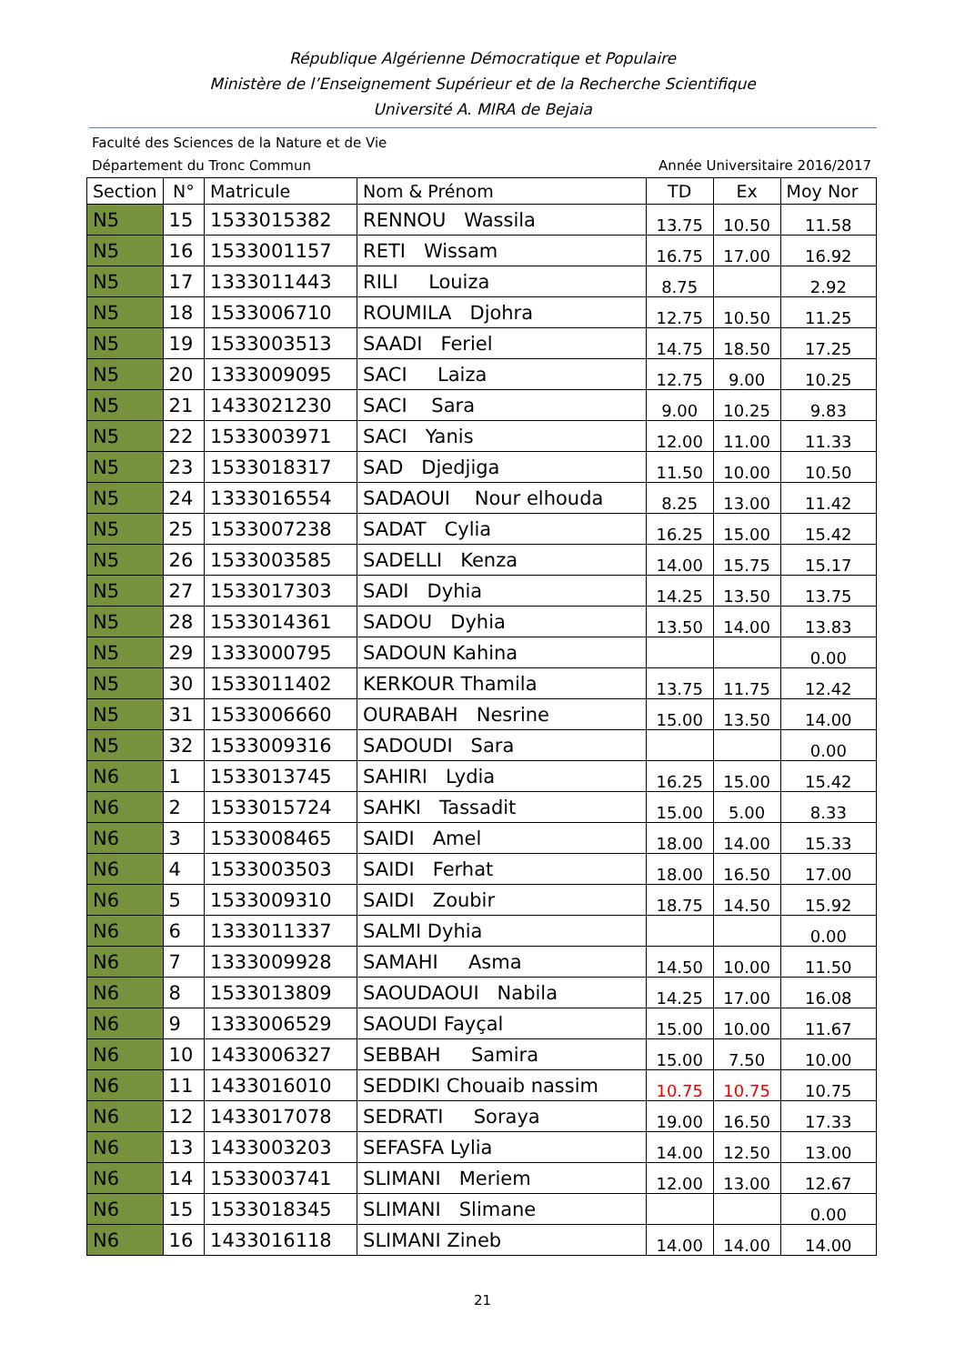République Algérienne Démocratique et Populaire
Ministère de l’Enseignement Supérieur et de la Recherche Scientifique
Université A. MIRA de Bejaia
Faculté des Sciences de la Nature et de Vie
Département du Tronc Commun Année Universitaire 2016/2017
| Section | N° | Matricule | Nom & Prénom | TD | Ex | Moy Nor |
| --- | --- | --- | --- | --- | --- | --- |
| N5 | 15 | 1533015382 | RENNOU Wassila | 13.75 | 10.50 | 11.58 |
| N5 | 16 | 1533001157 | RETI Wissam | 16.75 | 17.00 | 16.92 |
| N5 | 17 | 1333011443 | RILI Louiza | 8.75 | | 2.92 |
| N5 | 18 | 1533006710 | ROUMILA Djohra | 12.75 | 10.50 | 11.25 |
| N5 | 19 | 1533003513 | SAADI Feriel | 14.75 | 18.50 | 17.25 |
| N5 | 20 | 1333009095 | SACI Laiza | 12.75 | 9.00 | 10.25 |
| N5 | 21 | 1433021230 | SACI Sara | 9.00 | 10.25 | 9.83 |
| N5 | 22 | 1533003971 | SACI Yanis | 12.00 | 11.00 | 11.33 |
| N5 | 23 | 1533018317 | SAD Djedjiga | 11.50 | 10.00 | 10.50 |
| N5 | 24 | 1333016554 | SADAOUI Nour elhouda | 8.25 | 13.00 | 11.42 |
| N5 | 25 | 1533007238 | SADAT Cylia | 16.25 | 15.00 | 15.42 |
| N5 | 26 | 1533003585 | SADELLI Kenza | 14.00 | 15.75 | 15.17 |
| N5 | 27 | 1533017303 | SADI Dyhia | 14.25 | 13.50 | 13.75 |
| N5 | 28 | 1533014361 | SADOU Dyhia | 13.50 | 14.00 | 13.83 |
| N5 | 29 | 1333000795 | SADOUN Kahina | | | 0.00 |
| N5 | 30 | 1533011402 | KERKOUR Thamila | 13.75 | 11.75 | 12.42 |
| N5 | 31 | 1533006660 | OURABAH Nesrine | 15.00 | 13.50 | 14.00 |
| N5 | 32 | 1533009316 | SADOUDI Sara | | | 0.00 |
| N6 | 1 | 1533013745 | SAHIRI Lydia | 16.25 | 15.00 | 15.42 |
| N6 | 2 | 1533015724 | SAHKI Tassadit | 15.00 | 5.00 | 8.33 |
| N6 | 3 | 1533008465 | SAIDI Amel | 18.00 | 14.00 | 15.33 |
| N6 | 4 | 1533003503 | SAIDI Ferhat | 18.00 | 16.50 | 17.00 |
| N6 | 5 | 1533009310 | SAIDI Zoubir | 18.75 | 14.50 | 15.92 |
| N6 | 6 | 1333011337 | SALMI Dyhia | | | 0.00 |
| N6 | 7 | 1333009928 | SAMAHI Asma | 14.50 | 10.00 | 11.50 |
| N6 | 8 | 1533013809 | SAOUDAOUI Nabila | 14.25 | 17.00 | 16.08 |
| N6 | 9 | 1333006529 | SAOUDI Fayçal | 15.00 | 10.00 | 11.67 |
| N6 | 10 | 1433006327 | SEBBAH Samira | 15.00 | 7.50 | 10.00 |
| N6 | 11 | 1433016010 | SEDDIKI Chouaib nassim | 10.75 | 10.75 | 10.75 |
| N6 | 12 | 1433017078 | SEDRATI Soraya | 19.00 | 16.50 | 17.33 |
| N6 | 13 | 1433003203 | SEFASFA Lylia | 14.00 | 12.50 | 13.00 |
| N6 | 14 | 1533003741 | SLIMANI Meriem | 12.00 | 13.00 | 12.67 |
| N6 | 15 | 1533018345 | SLIMANI Slimane | | | 0.00 |
| N6 | 16 | 1433016118 | SLIMANI Zineb | 14.00 | 14.00 | 14.00 |
21